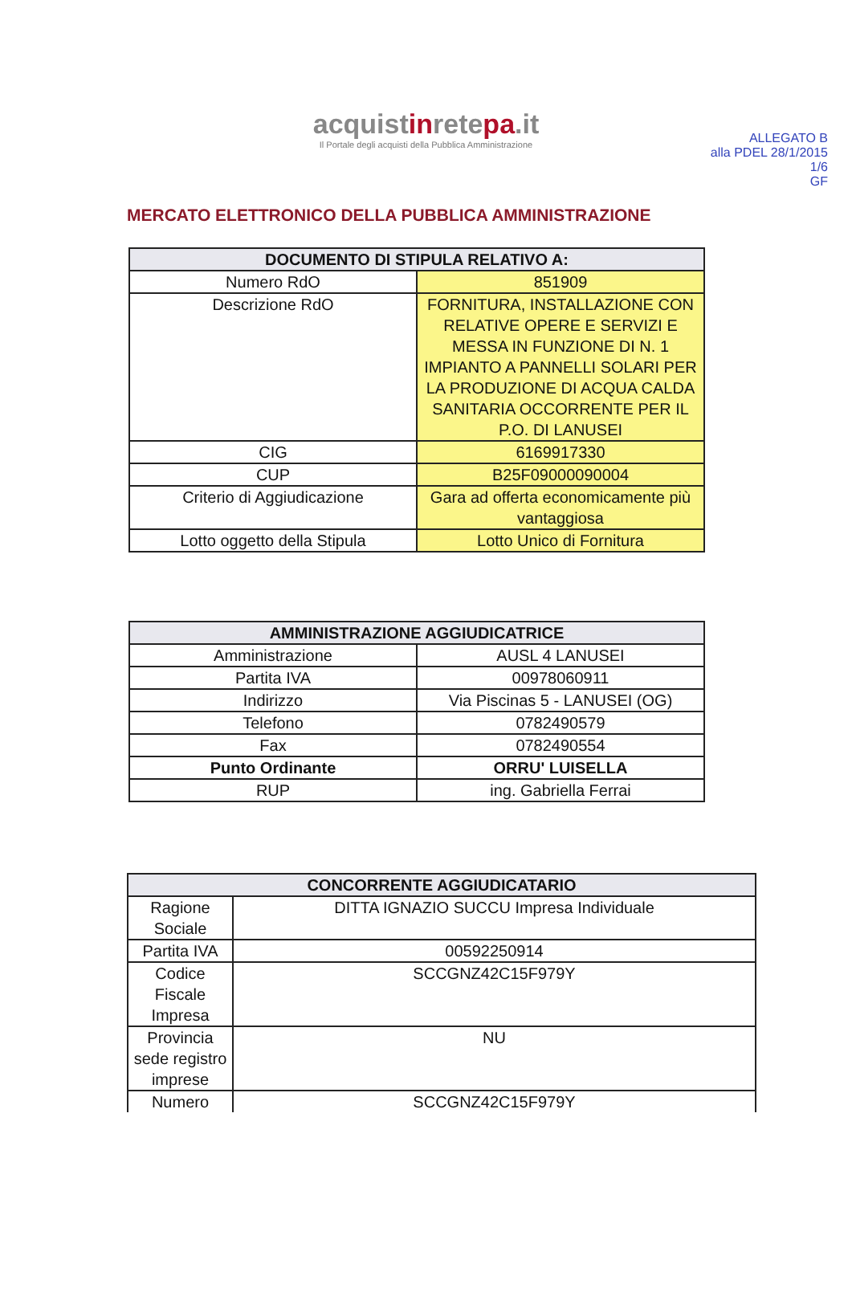ALLEGATO B
alla PDEL 28/1/2015
1/6
GF
acquistinretepa.it
Il Portale degli acquisti della Pubblica Amministrazione
MERCATO ELETTRONICO DELLA PUBBLICA AMMINISTRAZIONE
| DOCUMENTO DI STIPULA RELATIVO A: | |
| --- | --- |
| Numero RdO | 851909 |
| Descrizione RdO | FORNITURA, INSTALLAZIONE CON RELATIVE OPERE E SERVIZI E MESSA IN FUNZIONE DI N. 1 IMPIANTO A PANNELLI SOLARI PER LA PRODUZIONE DI ACQUA CALDA SANITARIA OCCORRENTE PER IL P.O. DI LANUSEI |
| CIG | 6169917330 |
| CUP | B25F09000090004 |
| Criterio di Aggiudicazione | Gara ad offerta economicamente più vantaggiosa |
| Lotto oggetto della Stipula | Lotto Unico di Fornitura |
| AMMINISTRAZIONE AGGIUDICATRICE | |
| --- | --- |
| Amministrazione | AUSL 4 LANUSEI |
| Partita IVA | 00978060911 |
| Indirizzo | Via Piscinas 5 - LANUSEI (OG) |
| Telefono | 0782490579 |
| Fax | 0782490554 |
| Punto Ordinante | ORRU' LUISELLA |
| RUP | ing. Gabriella Ferrai |
| CONCORRENTE AGGIUDICATARIO | |
| --- | --- |
| Ragione Sociale | DITTA IGNAZIO SUCCU Impresa Individuale |
| Partita IVA | 00592250914 |
| Codice Fiscale Impresa | SCCGNZ42C15F979Y |
| Provincia sede registro imprese | NU |
| Numero | SCCGNZ42C15F979Y |